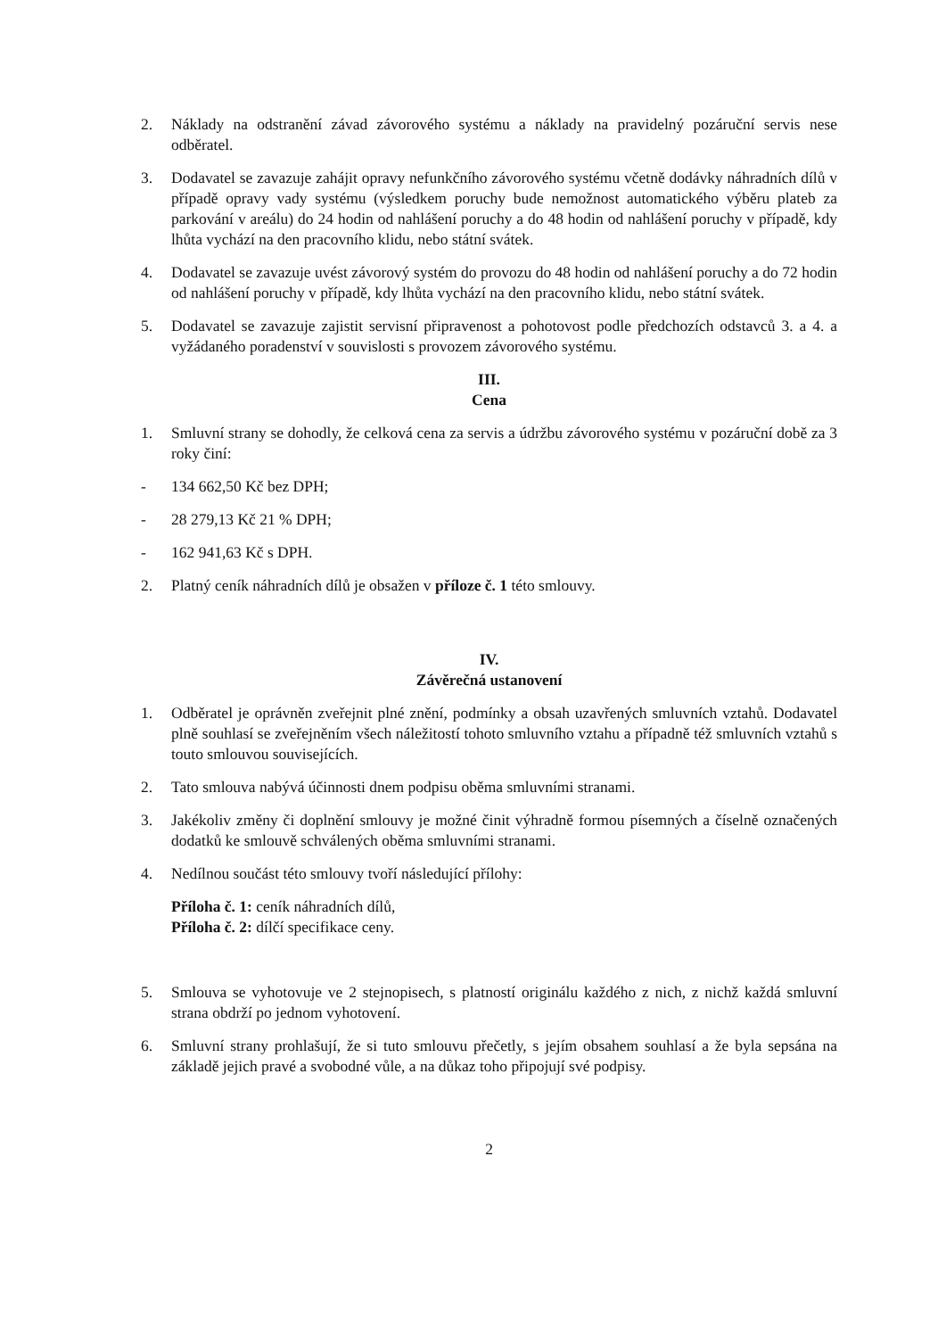2. Náklady na odstranění závad závorového systému a náklady na pravidelný pozáruční servis nese odběratel.
3. Dodavatel se zavazuje zahájit opravy nefunkčního závorového systému včetně dodávky náhradních dílů v případě opravy vady systému (výsledkem poruchy bude nemožnost automatického výběru plateb za parkování v areálu) do 24 hodin od nahlášení poruchy a do 48 hodin od nahlášení poruchy v případě, kdy lhůta vychází na den pracovního klidu, nebo státní svátek.
4. Dodavatel se zavazuje uvést závorový systém do provozu do 48 hodin od nahlášení poruchy a do 72 hodin od nahlášení poruchy v případě, kdy lhůta vychází na den pracovního klidu, nebo státní svátek.
5. Dodavatel se zavazuje zajistit servisní připravenost a pohotovost podle předchozích odstavců 3. a 4. a vyžádaného poradenství v souvislosti s provozem závorového systému.
III.
Cena
1. Smluvní strany se dohodly, že celková cena za servis a údržbu závorového systému v pozáruční době za 3 roky činí:
- 134 662,50 Kč bez DPH;
- 28 279,13 Kč 21 % DPH;
- 162 941,63 Kč s DPH.
2. Platný ceník náhradních dílů je obsažen v příloze č. 1 této smlouvy.
IV.
Závěrečná ustanovení
1. Odběratel je oprávněn zveřejnit plné znění, podmínky a obsah uzavřených smluvních vztahů. Dodavatel plně souhlasí se zveřejněním všech náležitostí tohoto smluvního vztahu a případně též smluvních vztahů s touto smlouvou souvisejících.
2. Tato smlouva nabývá účinnosti dnem podpisu oběma smluvními stranami.
3. Jakékoliv změny či doplnění smlouvy je možné činit výhradně formou písemných a číselně označených dodatků ke smlouvě schválených oběma smluvními stranami.
4. Nedílnou součást této smlouvy tvoří následující přílohy:
Příloha č. 1: ceník náhradních dílů,
Příloha č. 2: dílčí specifikace ceny.
5. Smlouva se vyhotovuje ve 2 stejnopisech, s platností originálu každého z nich, z nichž každá smluvní strana obdrží po jednom vyhotovení.
6. Smluvní strany prohlašují, že si tuto smlouvu přečetly, s jejím obsahem souhlasí a že byla sepsána na základě jejich pravé a svobodné vůle, a na důkaz toho připojují své podpisy.
2